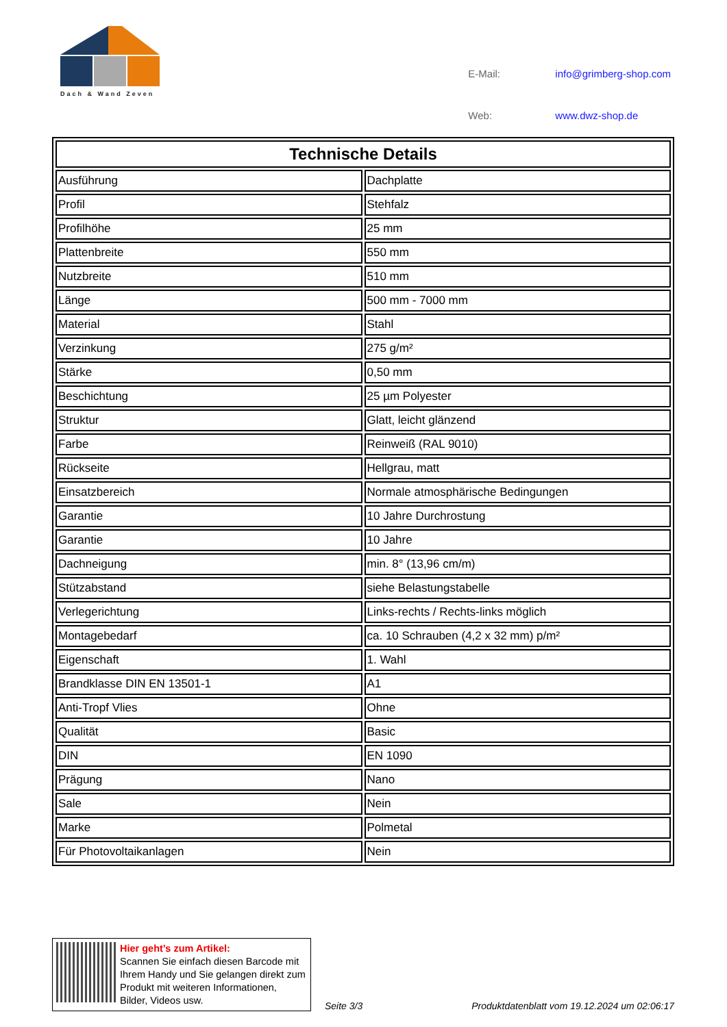Dach & Wand Zeven
| E-Mail: | info@grimberg-shop.com |
| Web: | www.dwz-shop.de |
| Technische Details | |
| --- | --- |
| Ausführung | Dachplatte |
| Profil | Stehfalz |
| Profilhöhe | 25 mm |
| Plattenbreite | 550 mm |
| Nutzbreite | 510 mm |
| Länge | 500 mm - 7000 mm |
| Material | Stahl |
| Verzinkung | 275 g/m² |
| Stärke | 0,50 mm |
| Beschichtung | 25 µm Polyester |
| Struktur | Glatt, leicht glänzend |
| Farbe | Reinweiß (RAL 9010) |
| Rückseite | Hellgrau, matt |
| Einsatzbereich | Normale atmosphärische Bedingungen |
| Garantie | 10 Jahre Durchrostung |
| Garantie | 10 Jahre |
| Dachneigung | min. 8° (13,96 cm/m) |
| Stützabstand | siehe Belastungstabelle |
| Verlegerichtung | Links-rechts / Rechts-links möglich |
| Montagebedarf | ca. 10 Schrauben (4,2 x 32 mm) p/m² |
| Eigenschaft | 1. Wahl |
| Brandklasse DIN EN 13501-1 | A1 |
| Anti-Tropf Vlies | Ohne |
| Qualität | Basic |
| DIN | EN 1090 |
| Prägung | Nano |
| Sale | Nein |
| Marke | Polmetal |
| Für Photovoltaikanlagen | Nein |
Hier geht’s zum Artikel:
Scannen Sie einfach diesen Barcode mit Ihrem Handy und Sie gelangen direkt zum Produkt mit weiteren Informationen, Bilder, Videos usw.
Seite 3/3
Produktdatenblatt vom 19.12.2024 um 02:06:17